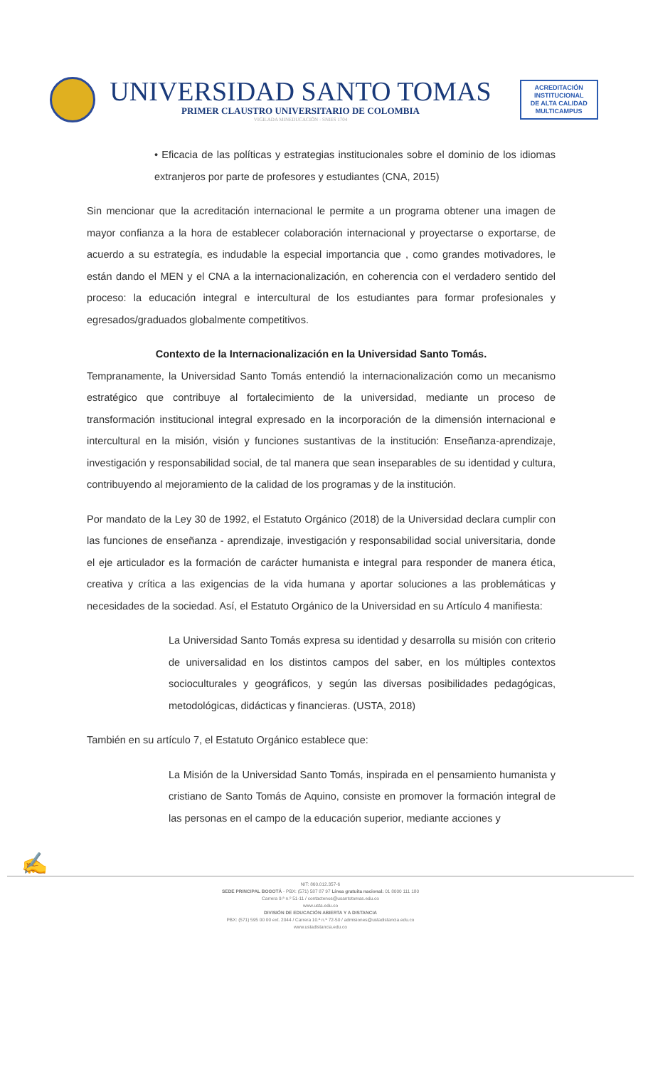UNIVERSIDAD SANTO TOMAS
PRIMER CLAUSTRO UNIVERSITARIO DE COLOMBIA
VIGILADA MINEDUCACIÓN - SNIES 1704
ACREDITACIÓN
INSTITUCIONAL
DE ALTA CALIDAD
MULTICAMPUS
• Eficacia de las políticas y estrategias institucionales sobre el dominio de los idiomas extranjeros por parte de profesores y estudiantes (CNA, 2015)
Sin mencionar que la acreditación internacional le permite a un programa obtener una imagen de mayor confianza a la hora de establecer colaboración internacional y proyectarse o exportarse, de acuerdo a su estrategía, es indudable la especial importancia que , como grandes motivadores, le están dando el MEN y el CNA a la internacionalización, en coherencia con el verdadero sentido del proceso: la educación integral e intercultural de los estudiantes para formar profesionales y egresados/graduados globalmente competitivos.
Contexto de la Internacionalización en la Universidad Santo Tomás.
Tempranamente, la Universidad Santo Tomás entendió la internacionalización como un mecanismo estratégico que contribuye al fortalecimiento de la universidad, mediante un proceso de transformación institucional integral expresado en la incorporación de la dimensión internacional e intercultural en la misión, visión y funciones sustantivas de la institución: Enseñanza-aprendizaje, investigación y responsabilidad social, de tal manera que sean inseparables de su identidad y cultura, contribuyendo al mejoramiento de la calidad de los programas y de la institución.
Por mandato de la Ley 30 de 1992, el Estatuto Orgánico (2018) de la Universidad declara cumplir con las funciones de enseñanza - aprendizaje, investigación y responsabilidad social universitaria, donde el eje articulador es la formación de carácter humanista e integral para responder de manera ética, creativa y crítica a las exigencias de la vida humana y aportar soluciones a las problemáticas y necesidades de la sociedad. Así, el Estatuto Orgánico de la Universidad en su Artículo 4 manifiesta:
La Universidad Santo Tomás expresa su identidad y desarrolla su misión con criterio de universalidad en los distintos campos del saber, en los múltiples contextos socioculturales y geográficos, y según las diversas posibilidades pedagógicas, metodológicas, didácticas y financieras. (USTA, 2018)
También en su artículo 7, el Estatuto Orgánico establece que:
La Misión de la Universidad Santo Tomás, inspirada en el pensamiento humanista y cristiano de Santo Tomás de Aquino, consiste en promover la formación integral de las personas en el campo de la educación superior, mediante acciones y
✍
NIT: 860.012.357-6
SEDE PRINCIPAL BOGOTÁ - PBX: (571) 587 87 97 Línea gratuita nacional: 01 8000 111 180
Carrera 9.ª n.º 51-11 / contactenos@usantotomas.edu.co
www.usta.edu.co
DIVISIÓN DE EDUCACIÓN ABIERTA Y A DISTANCIA
PBX: (571) 595 00 00 ext. 2044 / Carrera 10.ª n.º 72-50 / admisiones@ustadistancia.edu.co
www.ustadistancia.edu.co